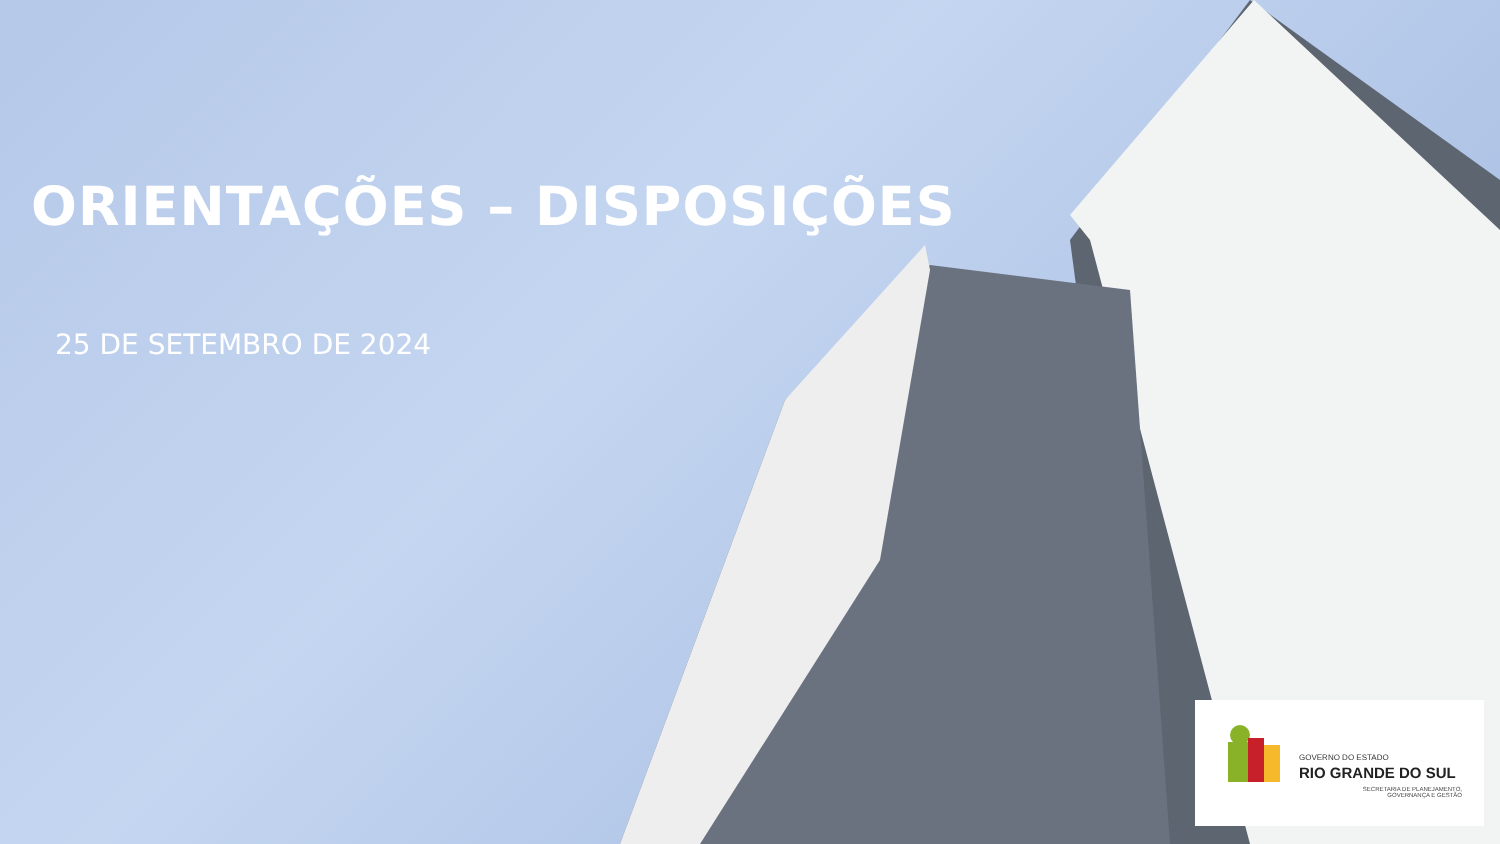ORIENTAÇÕES – DISPOSIÇÕES
25 DE SETEMBRO DE 2024
GOVERNO DO ESTADO
RIO GRANDE DO SUL
SECRETARIA DE PLANEJAMENTO,
GOVERNANÇA E GESTÃO